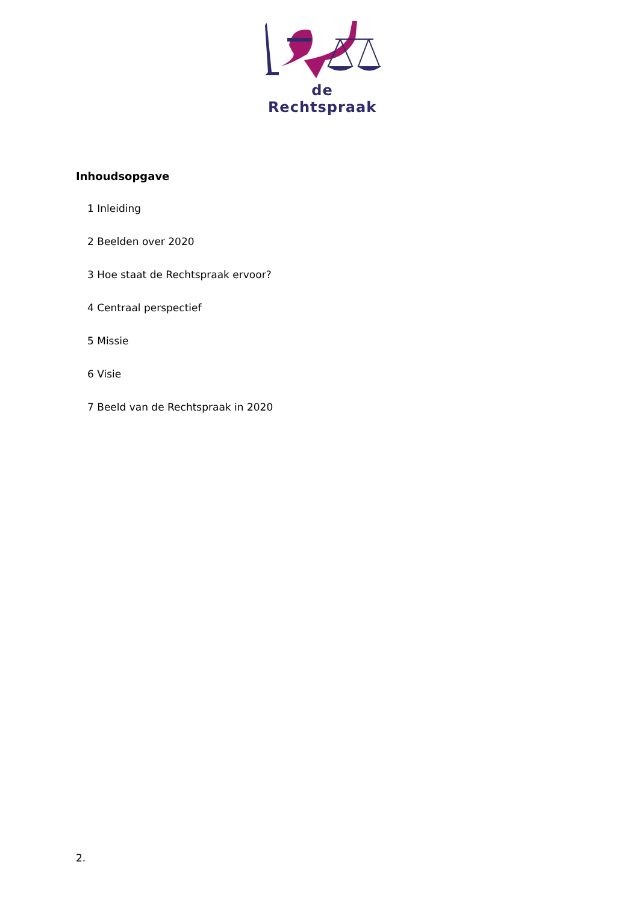de Rechtspraak
Inhoudsopgave
1 Inleiding
2 Beelden over 2020
3 Hoe staat de Rechtspraak ervoor?
4 Centraal perspectief
5 Missie
6 Visie
7 Beeld van de Rechtspraak in 2020
2.